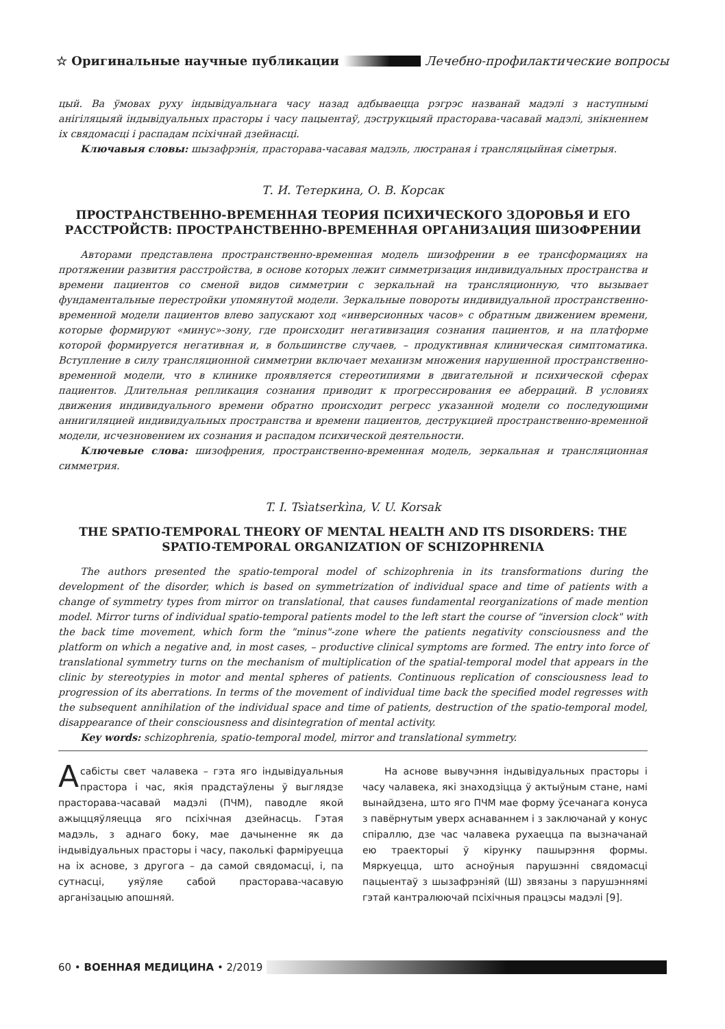☆ Оригинальные научные публикации Лечебно-профилактические вопросы
цый. Ва ўмовах руху індывідуальнага часу назад адбываецца рэгрэс названай мадэлі з наступнымі анігіляцыяй індывідуальных прасторы і часу пацыентаў, дэструкцыяй прасторава-часавай мадэлі, знікненнем іх свядомасці і распадам псіхічнай дзейнасці.
Ключавыя словы: шызафрэнія, прасторава-часавая мадэль, люстраная і трансляцыйная сіметрыя.
Т. И. Тетеркина, О. В. Корсак
ПРОСТРАНСТВЕННО-ВРЕМЕННАЯ ТЕОРИЯ ПСИХИЧЕСКОГО ЗДОРОВЬЯ И ЕГО РАССТРОЙСТВ: ПРОСТРАНСТВЕННО-ВРЕМЕННАЯ ОРГАНИЗАЦИЯ ШИЗОФРЕНИИ
Авторами представлена пространственно-временная модель шизофрении в ее трансформациях на протяжении развития расстройства, в основе которых лежит симметризация индивидуальных пространства и времени пациентов со сменой видов симметрии с зеркальнай на трансляционную, что вызывает фундаментальные перестройки упомянутой модели. Зеркальные повороты индивидуальной пространственно-временной модели пациентов влево запускают ход «инверсионных часов» с обратным движением времени, которые формируют «минус»-зону, где происходит негативизация сознания пациентов, и на платформе которой формируется негативная и, в большинстве случаев, – продуктивная клиническая симптоматика. Вступление в силу трансляционной симметрии включает механизм множения нарушенной пространственно-временной модели, что в клинике проявляется стереотипиями в двигательной и психической сферах пациентов. Длительная репликация сознания приводит к прогрессирования ее аберраций. В условиях движения индивидуального времени обратно происходит регресс указанной модели со последующими аннигиляцией индивидуальных пространства и времени пациентов, деструкцией пространственно-временной модели, исчезновением их сознания и распадом психической деятельности.
Ключевые слова: шизофрения, пространственно-временная модель, зеркальная и трансляционная симметрия.
T. I. Tsìatserkìna, V. U. Korsak
THE SPATIO-TEMPORAL THEORY OF MENTAL HEALTH AND ITS DISORDERS: THE SPATIO-TEMPORAL ORGANIZATION OF SCHIZOPHRENIA
The authors presented the spatio-temporal model of schizophrenia in its transformations during the development of the disorder, which is based on symmetrization of individual space and time of patients with a change of symmetry types from mirror on translational, that causes fundamental reorganizations of made mention model. Mirror turns of individual spatio-temporal patients model to the left start the course of "inversion clock" with the back time movement, which form the "minus"-zone where the patients negativity consciousness and the platform on which a negative and, in most cases, – productive clinical symptoms are formed. The entry into force of translational symmetry turns on the mechanism of multiplication of the spatial-temporal model that appears in the clinic by stereotypies in motor and mental spheres of patients. Continuous replication of consciousness lead to progression of its aberrations. In terms of the movement of individual time back the specified model regresses with the subsequent annihilation of the individual space and time of patients, destruction of the spatio-temporal model, disappearance of their consciousness and disintegration of mental activity.
Key words: schizophrenia, spatio-temporal model, mirror and translational symmetry.
Асабісты свет чалавека – гэта яго індывідуальныя прастора і час, якія прадстаўлены ў выглядзе прасторава-часавай мадэлі (ПЧМ), паводле якой ажыццяўляецца яго псіхічная дзейнасць. Гэтая мадэль, з аднаго боку, мае дачыненне як да індывідуальных прасторы і часу, паколькі фарміруецца на іх аснове, з другога – да самой свядомасці, і, па сутнасці, уяўляе сабой прасторава-часавую арганізацыю апошняй.
На аснове вывучэння індывідуальных прасторы і часу чалавека, які знаходзіцца ў актыўным стане, намі вынайдзена, што яго ПЧМ мае форму ўсечанага конуса з павёрнутым уверх аснаваннем і з заключанай у конус спіраллю, дзе час чалавека рухаецца па вызначанай ею траекторыі ў кірунку пашырэння формы. Мяркуецца, што асноўныя парушэнні свядомасці пацыентаў з шызафрэніяй (Ш) звязаны з парушэннямі гэтай кантралюючай псіхічныя працэсы мадэлі [9].
60 • ВОЕННАЯ МЕДИЦИНА • 2/2019